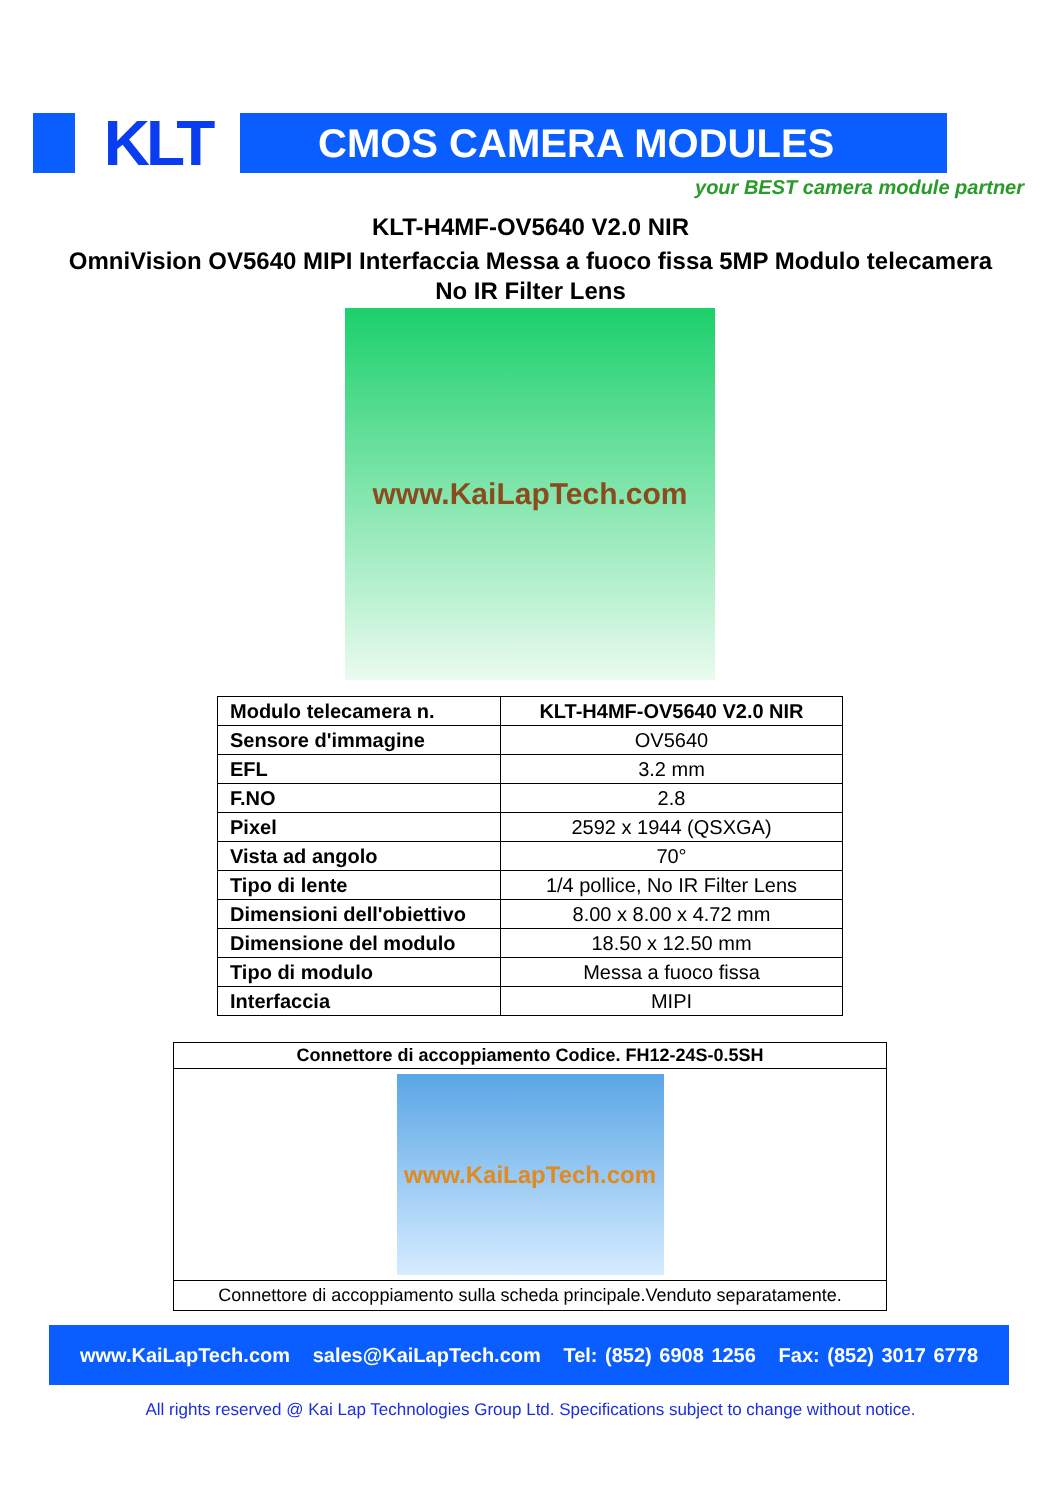KLT
CMOS CAMERA MODULES
your BEST camera module partner
KLT-H4MF-OV5640 V2.0 NIR
OmniVision OV5640 MIPI Interfaccia Messa a fuoco fissa 5MP Modulo telecamera
No IR Filter Lens
www.KaiLapTech.com
| Modulo telecamera n. | KLT-H4MF-OV5640 V2.0 NIR |
| Sensore d'immagine | OV5640 |
| EFL | 3.2 mm |
| F.NO | 2.8 |
| Pixel | 2592 x 1944 (QSXGA) |
| Vista ad angolo | 70° |
| Tipo di lente | 1/4 pollice, No IR Filter Lens |
| Dimensioni dell'obiettivo | 8.00 x 8.00 x 4.72 mm |
| Dimensione del modulo | 18.50 x 12.50 mm |
| Tipo di modulo | Messa a fuoco fissa |
| Interfaccia | MIPI |
Connettore di accoppiamento Codice. FH12-24S-0.5SH
www.KaiLapTech.com
Connettore di accoppiamento sulla scheda principale.Venduto separatamente.
www.KaiLapTech.com sales@KaiLapTech.com Tel: (852) 6908 1256 Fax: (852) 3017 6778
All rights reserved @ Kai Lap Technologies Group Ltd. Specifications subject to change without notice.